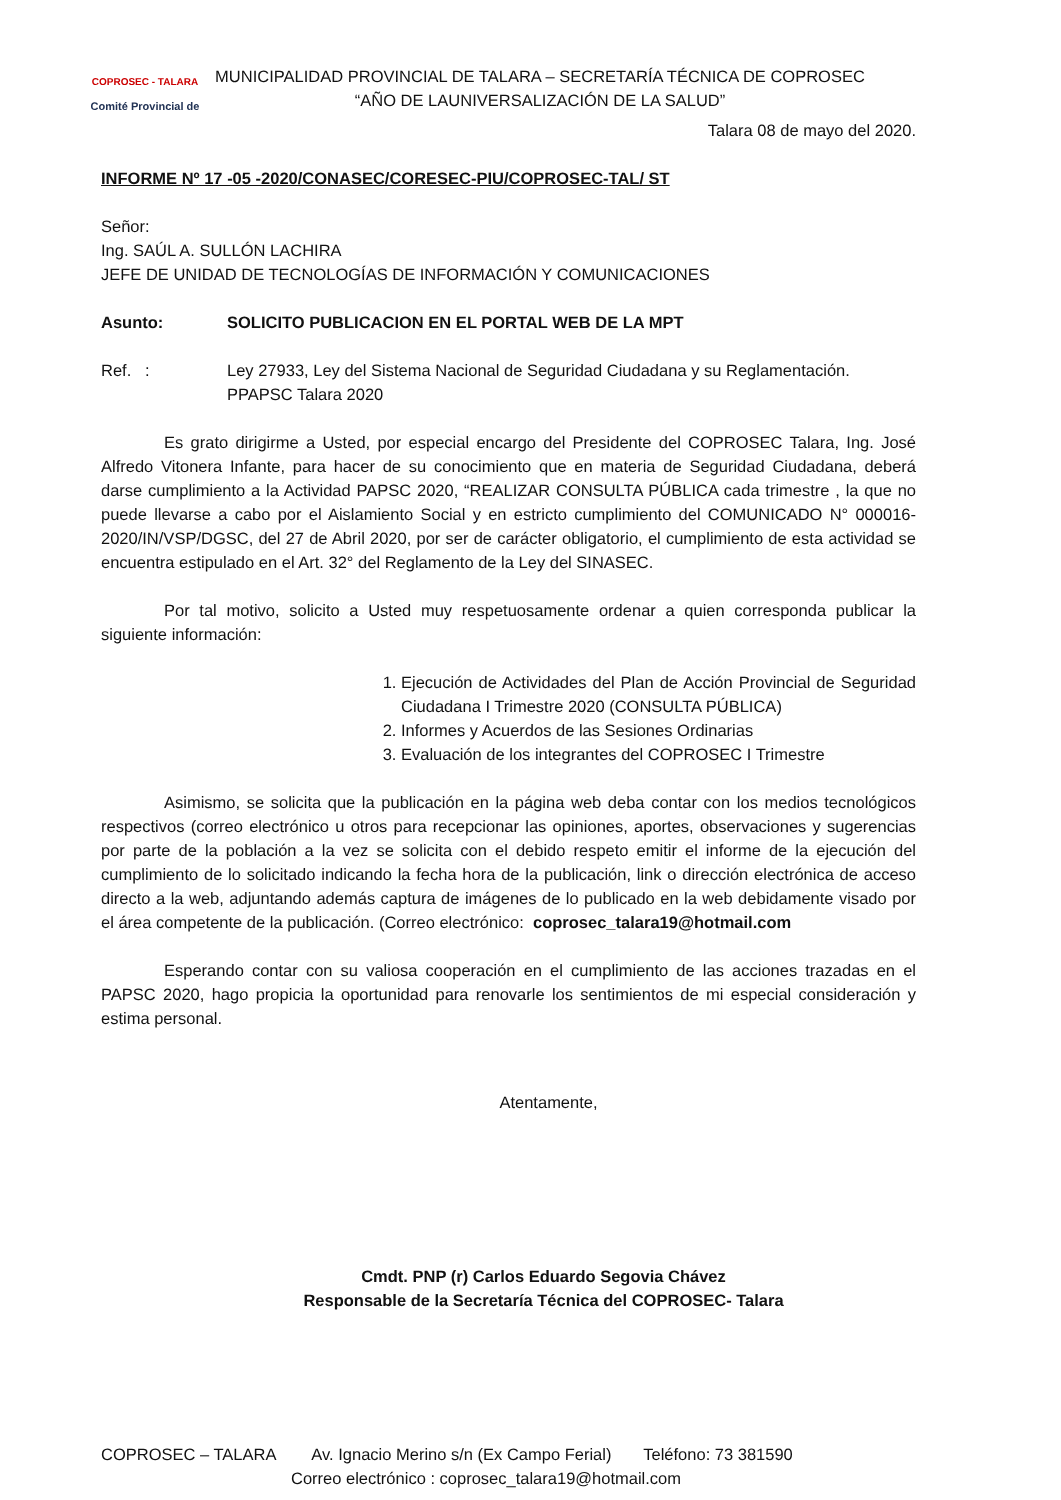COPROSEC - TALARA
Comité Provincial de
MUNICIPALIDAD PROVINCIAL DE TALARA – SECRETARÍA TÉCNICA DE COPROSEC
“AÑO DE LAUNIVERSALIZACIÓN DE LA SALUD”
Talara 08 de mayo del 2020.
INFORME Nº 17 -05 -2020/CONASEC/CORESEC-PIU/COPROSEC-TAL/ ST
Señor:
Ing. SAÚL A. SULLÓN LACHIRA
JEFE DE UNIDAD DE TECNOLOGÍAS DE INFORMACIÓN Y COMUNICACIONES
Asunto: SOLICITO PUBLICACION EN EL PORTAL WEB DE LA MPT
Ref. : Ley 27933, Ley del Sistema Nacional de Seguridad Ciudadana y su Reglamentación.
PPAPSC Talara 2020
Es grato dirigirme a Usted, por especial encargo del Presidente del COPROSEC Talara, Ing. José Alfredo Vitonera Infante, para hacer de su conocimiento que en materia de Seguridad Ciudadana, deberá darse cumplimiento a la Actividad PAPSC 2020, “REALIZAR CONSULTA PÚBLICA cada trimestre , la que no puede llevarse a cabo por el Aislamiento Social y en estricto cumplimiento del COMUNICADO N° 000016-2020/IN/VSP/DGSC, del 27 de Abril 2020, por ser de carácter obligatorio, el cumplimiento de esta actividad se encuentra estipulado en el Art. 32° del Reglamento de la Ley del SINASEC.
Por tal motivo, solicito a Usted muy respetuosamente ordenar a quien corresponda publicar la siguiente información:
1. Ejecución de Actividades del Plan de Acción Provincial de Seguridad Ciudadana I Trimestre 2020 (CONSULTA PÚBLICA)
2. Informes y Acuerdos de las Sesiones Ordinarias
3. Evaluación de los integrantes del COPROSEC I Trimestre
Asimismo, se solicita que la publicación en la página web deba contar con los medios tecnológicos respectivos (correo electrónico u otros para recepcionar las opiniones, aportes, observaciones y sugerencias por parte de la población a la vez se solicita con el debido respeto emitir el informe de la ejecución del cumplimiento de lo solicitado indicando la fecha hora de la publicación, link o dirección electrónica de acceso directo a la web, adjuntando además captura de imágenes de lo publicado en la web debidamente visado por el área competente de la publicación. (Correo electrónico: coprosec_talara19@hotmail.com
Esperando contar con su valiosa cooperación en el cumplimiento de las acciones trazadas en el PAPSC 2020, hago propicia la oportunidad para renovarle los sentimientos de mi especial consideración y estima personal.
Atentamente,
Cmdt. PNP (r) Carlos Eduardo Segovia Chávez
Responsable de la Secretaría Técnica del COPROSEC- Talara
COPROSEC – TALARA Av. Ignacio Merino s/n (Ex Campo Ferial) Teléfono: 73 381590
Correo electrónico : coprosec_talara19@hotmail.com